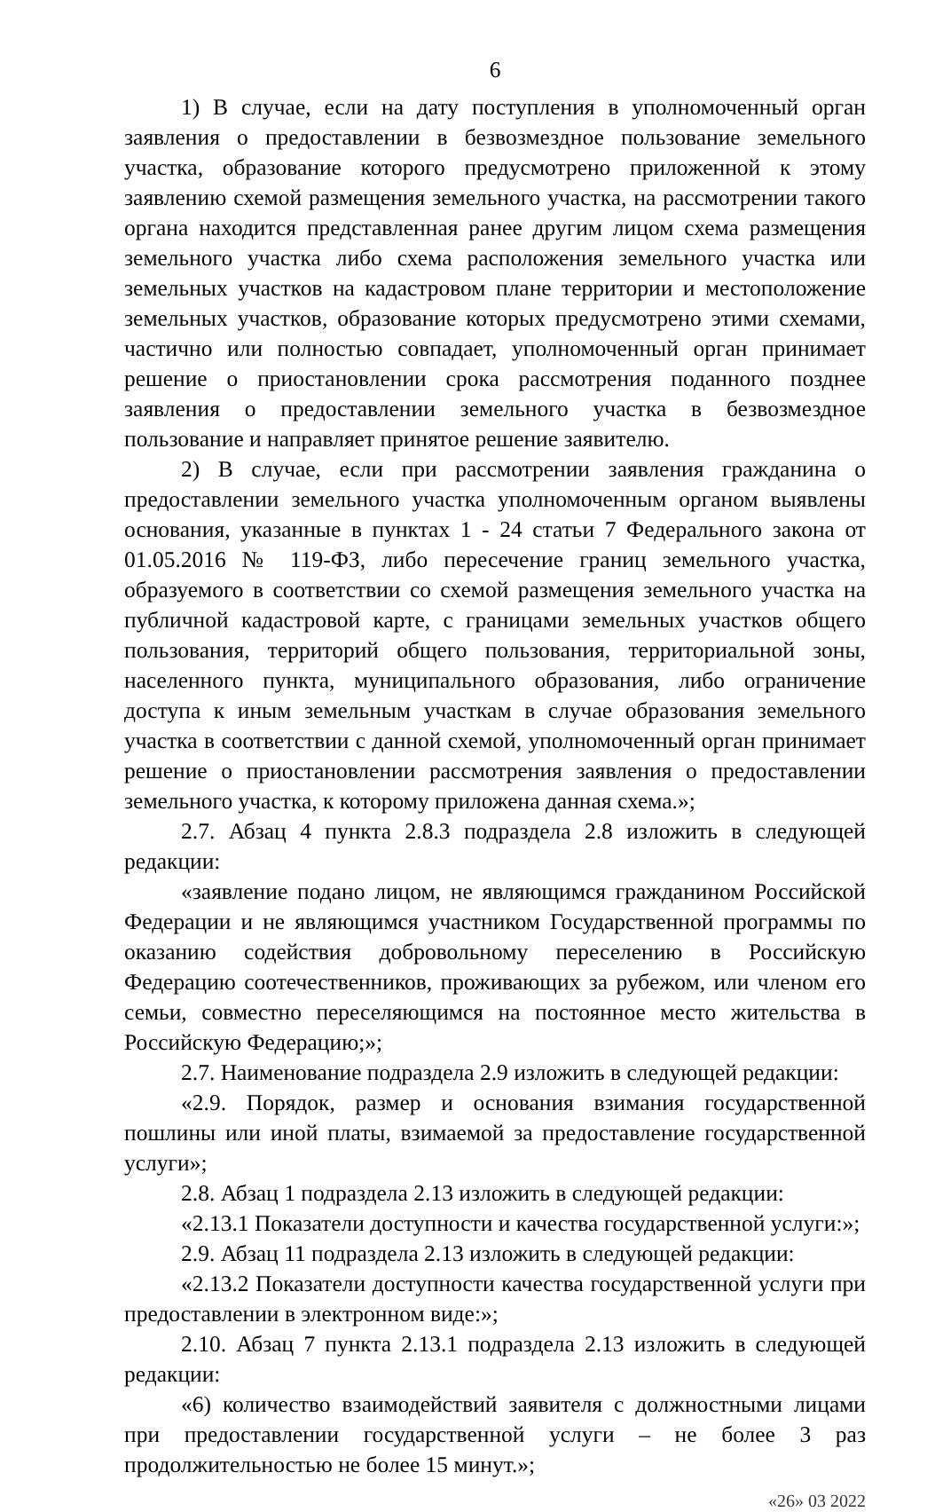6
1) В случае, если на дату поступления в уполномоченный орган заявления о предоставлении в безвозмездное пользование земельного участка, образование которого предусмотрено приложенной к этому заявлению схемой размещения земельного участка, на рассмотрении такого органа находится представленная ранее другим лицом схема размещения земельного участка либо схема расположения земельного участка или земельных участков на кадастровом плане территории и местоположение земельных участков, образование которых предусмотрено этими схемами, частично или полностью совпадает, уполномоченный орган принимает решение о приостановлении срока рассмотрения поданного позднее заявления о предоставлении земельного участка в безвозмездное пользование и направляет принятое решение заявителю.
2) В случае, если при рассмотрении заявления гражданина о предоставлении земельного участка уполномоченным органом выявлены основания, указанные в пунктах 1 - 24 статьи 7 Федерального закона от 01.05.2016 № 119-ФЗ, либо пересечение границ земельного участка, образуемого в соответствии со схемой размещения земельного участка на публичной кадастровой карте, с границами земельных участков общего пользования, территорий общего пользования, территориальной зоны, населенного пункта, муниципального образования, либо ограничение доступа к иным земельным участкам в случае образования земельного участка в соответствии с данной схемой, уполномоченный орган принимает решение о приостановлении рассмотрения заявления о предоставлении земельного участка, к которому приложена данная схема.»;
2.7. Абзац 4 пункта 2.8.3 подраздела 2.8 изложить в следующей редакции:
«заявление подано лицом, не являющимся гражданином Российской Федерации и не являющимся участником Государственной программы по оказанию содействия добровольному переселению в Российскую Федерацию соотечественников, проживающих за рубежом, или членом его семьи, совместно переселяющимся на постоянное место жительства в Российскую Федерацию;»;
2.7. Наименование подраздела 2.9 изложить в следующей редакции:
«2.9. Порядок, размер и основания взимания государственной пошлины или иной платы, взимаемой за предоставление государственной услуги»;
2.8. Абзац 1 подраздела 2.13 изложить в следующей редакции:
«2.13.1 Показатели доступности и качества государственной услуги:»;
2.9. Абзац 11 подраздела 2.13 изложить в следующей редакции:
«2.13.2 Показатели доступности качества государственной услуги при предоставлении в электронном виде:»;
2.10. Абзац 7 пункта 2.13.1 подраздела 2.13 изложить в следующей редакции:
«6) количество взаимодействий заявителя с должностными лицами при предоставлении государственной услуги – не более 3 раз продолжительностью не более 15 минут.»;
«26» 03 2022